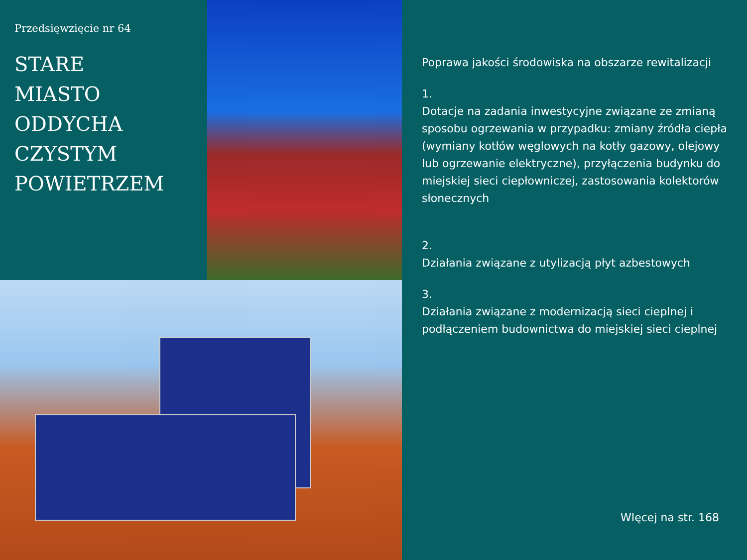Przedsięwzięcie nr 64
STARE
MIASTO
ODDYCHA
CZYSTYM
POWIETRZEM
Poprawa jakości środowiska na obszarze rewitalizacji
1.
Dotacje na zadania inwestycyjne związane ze zmianą sposobu ogrzewania w przypadku: zmiany źródła ciepła (wymiany kotłów węglowych na kotły gazowy, olejowy lub ogrzewanie elektryczne), przyłączenia budynku do miejskiej sieci ciepłowniczej, zastosowania kolektorów słonecznych
2.
Działania związane z utylizacją płyt azbestowych
3.
Działania związane z modernizacją sieci cieplnej i podłączeniem budownictwa do miejskiej sieci cieplnej
WIęcej na str. 168